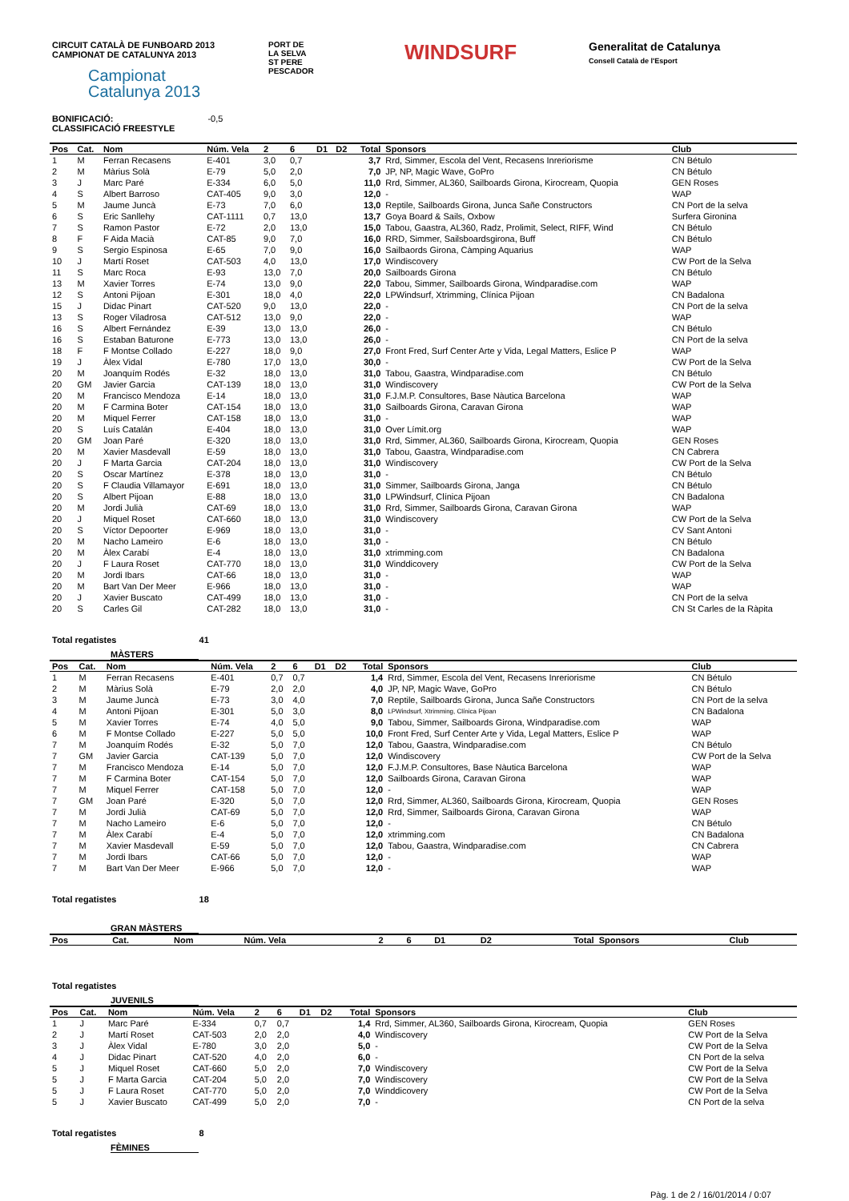CIRCUIT CATALÀ DE FUNBOARD 2013
CAMPIONAT DE CATALUNYA 2013
Campionat
Catalunya 2013
BONIFICACIÓ: -0,5
CLASSIFICACIÓ FREESTYLE
PORT DE LA SELVA
ST PERE PESCADOR
WINDSURF
Generalitat de Catalunya
Consell Català de l'Esport
| Pos | Cat. | Nom | Núm. Vela | 2 | 6 | D1 | D2 | Total | Sponsors | Club |
| --- | --- | --- | --- | --- | --- | --- | --- | --- | --- | --- |
| 1 | M | Ferran Recasens | E-401 | 3,0 | 0,7 | | | 3,7 | Rrd, Simmer, Escola del Vent, Recasens Inreriorisme | CN Bétulo |
| 2 | M | Màrius Solà | E-79 | 5,0 | 2,0 | | | 7,0 | JP, NP, Magic Wave, GoPro | CN Bétulo |
| 3 | J | Marc Paré | E-334 | 6,0 | 5,0 | | | 11,0 | Rrd, Simmer, AL360, Sailboards Girona, Kirocream, Quopia | GEN Roses |
| 4 | S | Albert Barroso | CAT-405 | 9,0 | 3,0 | | | 12,0 | - | WAP |
| 5 | M | Jaume Juncà | E-73 | 7,0 | 6,0 | | | 13,0 | Reptile, Sailboards Girona, Junca Sañe Constructors | CN Port de la selva |
| 6 | S | Eric Sanllehy | CAT-1111 | 0,7 | 13,0 | | | 13,7 | Goya Board & Sails, Oxbow | Surfera Gironina |
| 7 | S | Ramon Pastor | E-72 | 2,0 | 13,0 | | | 15,0 | Tabou, Gaastra, AL360, Radz, Prolimit, Select, RIFF, Wind | CN Bétulo |
| 8 | F | F Aida Macià | CAT-85 | 9,0 | 7,0 | | | 16,0 | RRD, Simmer, Sailsboardsgirona, Buff | CN Bétulo |
| 9 | S | Sergio Espinosa | E-65 | 7,0 | 9,0 | | | 16,0 | Sailbaords Girona, Càmping Aquarius | WAP |
| 10 | J | Martí Roset | CAT-503 | 4,0 | 13,0 | | | 17,0 | Windiscovery | CW Port de la Selva |
| 11 | S | Marc Roca | E-93 | 13,0 | 7,0 | | | 20,0 | Sailboards Girona | CN Bétulo |
| 13 | M | Xavier Torres | E-74 | 13,0 | 9,0 | | | 22,0 | Tabou, Simmer, Sailboards Girona, Windparadise.com | WAP |
| 12 | S | Antoni Pijoan | E-301 | 18,0 | 4,0 | | | 22,0 | LPWindsurf, Xtrimming, Clínica Pijoan | CN Badalona |
| 15 | J | Didac Pinart | CAT-520 | 9,0 | 13,0 | | | 22,0 | - | CN Port de la selva |
| 13 | S | Roger Viladrosa | CAT-512 | 13,0 | 9,0 | | | 22,0 | - | WAP |
| 16 | S | Albert Fernández | E-39 | 13,0 | 13,0 | | | 26,0 | - | CN Bétulo |
| 16 | S | Estaban Baturone | E-773 | 13,0 | 13,0 | | | 26,0 | - | CN Port de la selva |
| 18 | F | F Montse Collado | E-227 | 18,0 | 9,0 | | | 27,0 | Front Fred, Surf Center Arte y Vida, Legal Matters, Eslice P | WAP |
| 19 | J | Àlex Vidal | E-780 | 17,0 | 13,0 | | | 30,0 | - | CW Port de la Selva |
| 20 | M | Joanquím Rodés | E-32 | 18,0 | 13,0 | | | 31,0 | Tabou, Gaastra, Windparadise.com | CN Bétulo |
| 20 | GM | Javier Garcia | CAT-139 | 18,0 | 13,0 | | | 31,0 | Windiscovery | CW Port de la Selva |
| 20 | M | Francisco Mendoza | E-14 | 18,0 | 13,0 | | | 31,0 | F.J.M.P. Consultores, Base Nàutica Barcelona | WAP |
| 20 | M | F Carmina Boter | CAT-154 | 18,0 | 13,0 | | | 31,0 | Sailboards Girona, Caravan Girona | WAP |
| 20 | M | Miquel Ferrer | CAT-158 | 18,0 | 13,0 | | | 31,0 | - | WAP |
| 20 | S | Luís Catalán | E-404 | 18,0 | 13,0 | | | 31,0 | Over Límit.org | WAP |
| 20 | GM | Joan Paré | E-320 | 18,0 | 13,0 | | | 31,0 | Rrd, Simmer, AL360, Sailboards Girona, Kirocream, Quopia | GEN Roses |
| 20 | M | Xavier Masdevall | E-59 | 18,0 | 13,0 | | | 31,0 | Tabou, Gaastra, Windparadise.com | CN Cabrera |
| 20 | J | F Marta Garcia | CAT-204 | 18,0 | 13,0 | | | 31,0 | Windiscovery | CW Port de la Selva |
| 20 | S | Oscar Martínez | E-378 | 18,0 | 13,0 | | | 31,0 | - | CN Bétulo |
| 20 | S | F Claudia Villamayor | E-691 | 18,0 | 13,0 | | | 31,0 | Simmer, Sailboards Girona, Janga | CN Bétulo |
| 20 | S | Albert Pijoan | E-88 | 18,0 | 13,0 | | | 31,0 | LPWindsurf, Clínica Pijoan | CN Badalona |
| 20 | M | Jordi Julià | CAT-69 | 18,0 | 13,0 | | | 31,0 | Rrd, Simmer, Sailboards Girona, Caravan Girona | WAP |
| 20 | J | Miquel Roset | CAT-660 | 18,0 | 13,0 | | | 31,0 | Windiscovery | CW Port de la Selva |
| 20 | S | Víctor Depoorter | E-969 | 18,0 | 13,0 | | | 31,0 | - | CV Sant Antoni |
| 20 | M | Nacho Lameiro | E-6 | 18,0 | 13,0 | | | 31,0 | - | CN Bétulo |
| 20 | M | Àlex Carabí | E-4 | 18,0 | 13,0 | | | 31,0 | xtrimming.com | CN Badalona |
| 20 | J | F Laura Roset | CAT-770 | 18,0 | 13,0 | | | 31,0 | Winddicovery | CW Port de la Selva |
| 20 | M | Jordi Ibars | CAT-66 | 18,0 | 13,0 | | | 31,0 | - | WAP |
| 20 | M | Bart Van Der Meer | E-966 | 18,0 | 13,0 | | | 31,0 | - | WAP |
| 20 | J | Xavier Buscato | CAT-499 | 18,0 | 13,0 | | | 31,0 | - | CN Port de la selva |
| 20 | S | Carles Gil | CAT-282 | 18,0 | 13,0 | | | 31,0 | - | CN St Carles de la Ràpita |
Total regatistes 41
MÀSTERS
| Pos | Cat. | Nom | Núm. Vela | 2 | 6 | D1 | D2 | Total | Sponsors | Club |
| --- | --- | --- | --- | --- | --- | --- | --- | --- | --- | --- |
| 1 | M | Ferran Recasens | E-401 | 0,7 | 0,7 | | | 1,4 | Rrd, Simmer, Escola del Vent, Recasens Inreriorisme | CN Bétulo |
| 2 | M | Màrius Solà | E-79 | 2,0 | 2,0 | | | 4,0 | JP, NP, Magic Wave, GoPro | CN Bétulo |
| 3 | M | Jaume Juncà | E-73 | 3,0 | 4,0 | | | 7,0 | Reptile, Sailboards Girona, Junca Sañe Constructors | CN Port de la selva |
| 4 | M | Antoni Pijoan | E-301 | 5,0 | 3,0 | | | 8,0 | LPWindsurf, Xtrimming, Clínica Pijoan | CN Badalona |
| 5 | M | Xavier Torres | E-74 | 4,0 | 5,0 | | | 9,0 | Tabou, Simmer, Sailboards Girona, Windparadise.com | WAP |
| 6 | M | F Montse Collado | E-227 | 5,0 | 5,0 | | | 10,0 | Front Fred, Surf Center Arte y Vida, Legal Matters, Eslice P | WAP |
| 7 | M | Joanquím Rodés | E-32 | 5,0 | 7,0 | | | 12,0 | Tabou, Gaastra, Windparadise.com | CN Bétulo |
| 7 | GM | Javier Garcia | CAT-139 | 5,0 | 7,0 | | | 12,0 | Windiscovery | CW Port de la Selva |
| 7 | M | Francisco Mendoza | E-14 | 5,0 | 7,0 | | | 12,0 | F.J.M.P. Consultores, Base Nàutica Barcelona | WAP |
| 7 | M | F Carmina Boter | CAT-154 | 5,0 | 7,0 | | | 12,0 | Sailboards Girona, Caravan Girona | WAP |
| 7 | M | Miquel Ferrer | CAT-158 | 5,0 | 7,0 | | | 12,0 | - | WAP |
| 7 | GM | Joan Paré | E-320 | 5,0 | 7,0 | | | 12,0 | Rrd, Simmer, AL360, Sailboards Girona, Kirocream, Quopia | GEN Roses |
| 7 | M | Jordi Julià | CAT-69 | 5,0 | 7,0 | | | 12,0 | Rrd, Simmer, Sailboards Girona, Caravan Girona | WAP |
| 7 | M | Nacho Lameiro | E-6 | 5,0 | 7,0 | | | 12,0 | - | CN Bétulo |
| 7 | M | Àlex Carabí | E-4 | 5,0 | 7,0 | | | 12,0 | xtrimming.com | CN Badalona |
| 7 | M | Xavier Masdevall | E-59 | 5,0 | 7,0 | | | 12,0 | Tabou, Gaastra, Windparadise.com | CN Cabrera |
| 7 | M | Jordi Ibars | CAT-66 | 5,0 | 7,0 | | | 12,0 | - | WAP |
| 7 | M | Bart Van Der Meer | E-966 | 5,0 | 7,0 | | | 12,0 | - | WAP |
Total regatistes 18
GRAN MÀSTERS
| Pos | Cat. | Nom | Núm. Vela | 2 | 6 | D1 | D2 | Total | Sponsors | Club |
| --- | --- | --- | --- | --- | --- | --- | --- | --- | --- | --- |
Total regatistes
JUVENILS
| Pos | Cat. | Nom | Núm. Vela | 2 | 6 | D1 | D2 | Total | Sponsors | Club |
| --- | --- | --- | --- | --- | --- | --- | --- | --- | --- | --- |
| 1 | J | Marc Paré | E-334 | 0,7 | 0,7 | | | 1,4 | Rrd, Simmer, AL360, Sailboards Girona, Kirocream, Quopia | GEN Roses |
| 2 | J | Martí Roset | CAT-503 | 2,0 | 2,0 | | | 4,0 | Windiscovery | CW Port de la Selva |
| 3 | J | Àlex Vidal | E-780 | 3,0 | 2,0 | | | 5,0 | - | CW Port de la Selva |
| 4 | J | Didac Pinart | CAT-520 | 4,0 | 2,0 | | | 6,0 | - | CN Port de la selva |
| 5 | J | Miquel Roset | CAT-660 | 5,0 | 2,0 | | | 7,0 | Windiscovery | CW Port de la Selva |
| 5 | J | F Marta Garcia | CAT-204 | 5,0 | 2,0 | | | 7,0 | Windiscovery | CW Port de la Selva |
| 5 | J | F Laura Roset | CAT-770 | 5,0 | 2,0 | | | 7,0 | Winddicovery | CW Port de la Selva |
| 5 | J | Xavier Buscato | CAT-499 | 5,0 | 2,0 | | | 7,0 | - | CN Port de la selva |
Total regatistes 8
FÈMINES
Pàg. 1 de 2 / 16/01/2014 / 0:07